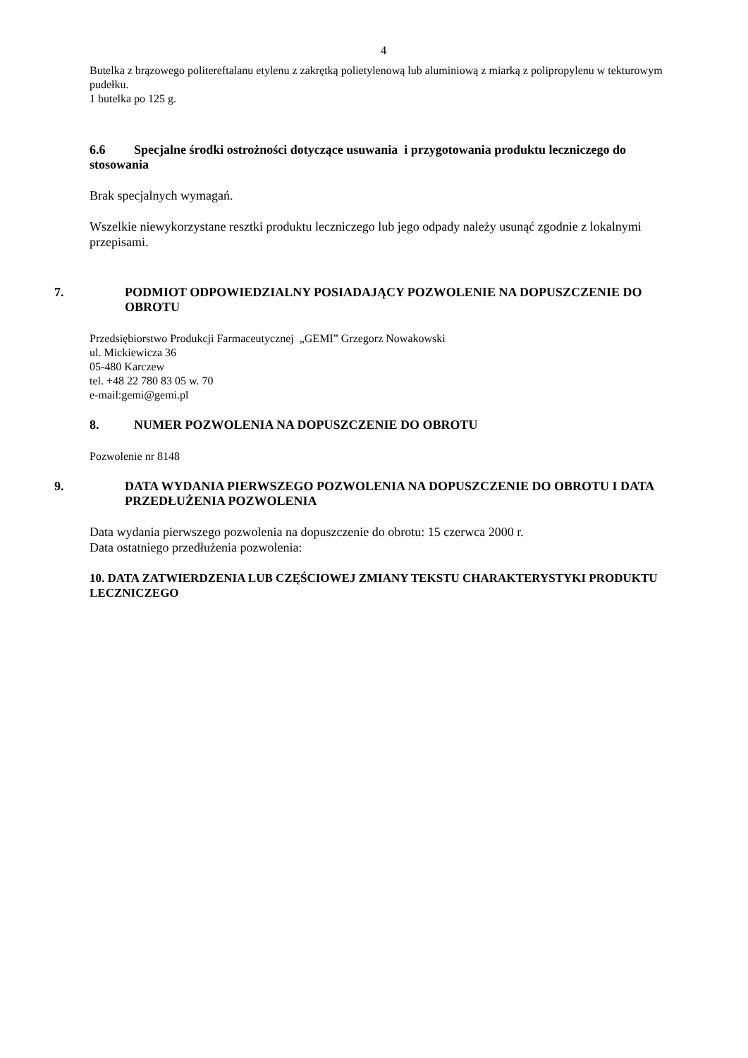4
Butelka z brązowego politereftalanu etylenu z zakrętką polietylenową lub aluminiową z miarką z polipropylenu w tekturowym pudełku.
1 butelka po 125 g.
6.6 Specjalne środki ostrożności dotyczące usuwania i przygotowania produktu leczniczego do stosowania
Brak specjalnych wymagań.
Wszelkie niewykorzystane resztki produktu leczniczego lub jego odpady należy usunąć zgodnie z lokalnymi przepisami.
7. PODMIOT ODPOWIEDZIALNY POSIADAJĄCY POZWOLENIE NA DOPUSZCZENIE DO OBROTU
Przedsiębiorstwo Produkcji Farmaceutycznej „GEMI” Grzegorz Nowakowski
ul. Mickiewicza 36
05-480 Karczew
tel. +48 22 780 83 05 w. 70
e-mail:gemi@gemi.pl
8. NUMER POZWOLENIA NA DOPUSZCZENIE DO OBROTU
Pozwolenie nr 8148
9. DATA WYDANIA PIERWSZEGO POZWOLENIA NA DOPUSZCZENIE DO OBROTU I DATA PRZEDŁUŻENIA POZWOLENIA
Data wydania pierwszego pozwolenia na dopuszczenie do obrotu: 15 czerwca 2000 r.
Data ostatniego przedłużenia pozwolenia:
10. DATA ZATWIERDZENIA LUB CZĘŚCIOWEJ ZMIANY TEKSTU CHARAKTERYSTYKI PRODUKTU LECZNICZEGO